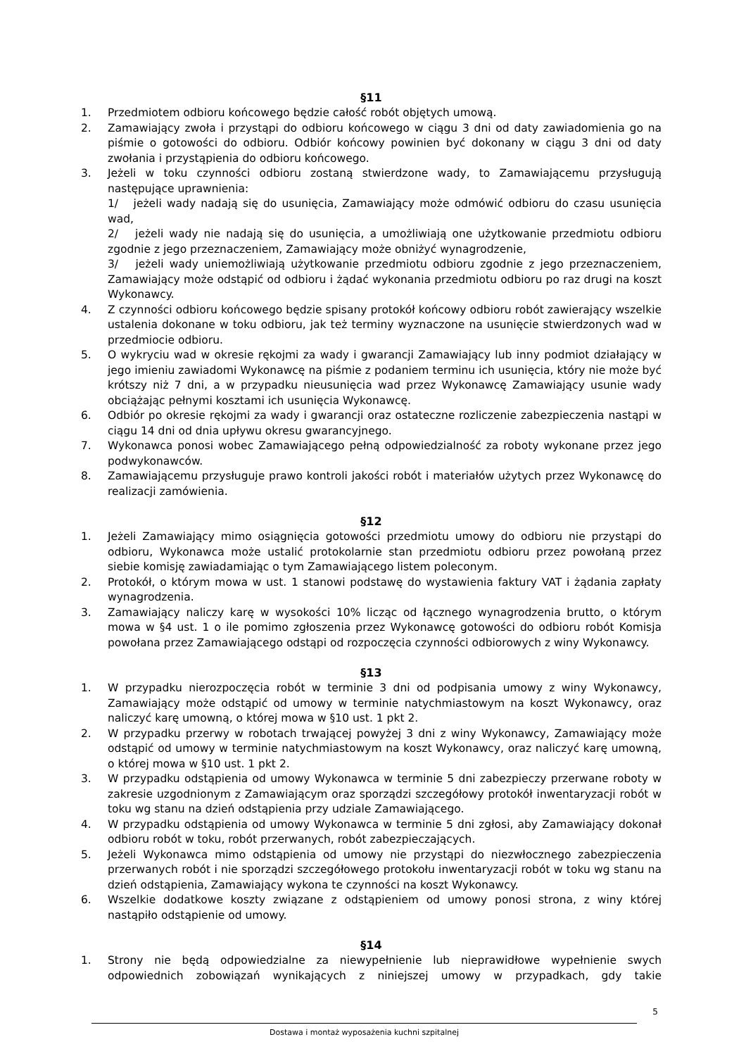§11
1. Przedmiotem odbioru końcowego będzie całość robót objętych umową.
2. Zamawiający zwoła i przystąpi do odbioru końcowego w ciągu 3 dni od daty zawiadomienia go na piśmie o gotowości do odbioru. Odbiór końcowy powinien być dokonany w ciągu 3 dni od daty zwołania i przystąpienia do odbioru końcowego.
3. Jeżeli w toku czynności odbioru zostaną stwierdzone wady, to Zamawiającemu przysługują następujące uprawnienia:
1/ jeżeli wady nadają się do usunięcia, Zamawiający może odmówić odbioru do czasu usunięcia wad,
2/ jeżeli wady nie nadają się do usunięcia, a umożliwiają one użytkowanie przedmiotu odbioru zgodnie z jego przeznaczeniem, Zamawiający może obniżyć wynagrodzenie,
3/ jeżeli wady uniemożliwiają użytkowanie przedmiotu odbioru zgodnie z jego przeznaczeniem, Zamawiający może odstąpić od odbioru i żądać wykonania przedmiotu odbioru po raz drugi na koszt Wykonawcy.
4. Z czynności odbioru końcowego będzie spisany protokół końcowy odbioru robót zawierający wszelkie ustalenia dokonane w toku odbioru, jak też terminy wyznaczone na usunięcie stwierdzonych wad w przedmiocie odbioru.
5. O wykryciu wad w okresie rękojmi za wady i gwarancji Zamawiający lub inny podmiot działający w jego imieniu zawiadomi Wykonawcę na piśmie z podaniem terminu ich usunięcia, który nie może być krótszy niż 7 dni, a w przypadku nieusunięcia wad przez Wykonawcę Zamawiający usunie wady obciążając pełnymi kosztami ich usunięcia Wykonawcę.
6. Odbiór po okresie rękojmi za wady i gwarancji oraz ostateczne rozliczenie zabezpieczenia nastąpi w ciągu 14 dni od dnia upływu okresu gwarancyjnego.
7. Wykonawca ponosi wobec Zamawiającego pełną odpowiedzialność za roboty wykonane przez jego podwykonawców.
8. Zamawiającemu przysługuje prawo kontroli jakości robót i materiałów użytych przez Wykonawcę do realizacji zamówienia.
§12
1. Jeżeli Zamawiający mimo osiągnięcia gotowości przedmiotu umowy do odbioru nie przystąpi do odbioru, Wykonawca może ustalić protokolarnie stan przedmiotu odbioru przez powołaną przez siebie komisję zawiadamiając o tym Zamawiającego listem poleconym.
2. Protokół, o którym mowa w ust. 1 stanowi podstawę do wystawienia faktury VAT i żądania zapłaty wynagrodzenia.
3. Zamawiający naliczy karę w wysokości 10% licząc od łącznego wynagrodzenia brutto, o którym mowa w §4 ust. 1 o ile pomimo zgłoszenia przez Wykonawcę gotowości do odbioru robót Komisja powołana przez Zamawiającego odstąpi od rozpoczęcia czynności odbiorowych z winy Wykonawcy.
§13
1. W przypadku nierozpoczęcia robót w terminie 3 dni od podpisania umowy z winy Wykonawcy, Zamawiający może odstąpić od umowy w terminie natychmiastowym na koszt Wykonawcy, oraz naliczyć karę umowną, o której mowa w §10 ust. 1 pkt 2.
2. W przypadku przerwy w robotach trwającej powyżej 3 dni z winy Wykonawcy, Zamawiający może odstąpić od umowy w terminie natychmiastowym na koszt Wykonawcy, oraz naliczyć karę umowną, o której mowa w §10 ust. 1 pkt 2.
3. W przypadku odstąpienia od umowy Wykonawca w terminie 5 dni zabezpieczy przerwane roboty w zakresie uzgodnionym z Zamawiającym oraz sporządzi szczegółowy protokół inwentaryzacji robót w toku wg stanu na dzień odstąpienia przy udziale Zamawiającego.
4. W przypadku odstąpienia od umowy Wykonawca w terminie 5 dni zgłosi, aby Zamawiający dokonał odbioru robót w toku, robót przerwanych, robót zabezpieczających.
5. Jeżeli Wykonawca mimo odstąpienia od umowy nie przystąpi do niezwłocznego zabezpieczenia przerwanych robót i nie sporządzi szczegółowego protokołu inwentaryzacji robót w toku wg stanu na dzień odstąpienia, Zamawiający wykona te czynności na koszt Wykonawcy.
6. Wszelkie dodatkowe koszty związane z odstąpieniem od umowy ponosi strona, z winy której nastąpiło odstąpienie od umowy.
§14
1. Strony nie będą odpowiedzialne za niewypełnienie lub nieprawidłowe wypełnienie swych odpowiednich zobowiązań wynikających z niniejszej umowy w przypadkach, gdy takie
5
Dostawa i montaż wyposażenia kuchni szpitalnej